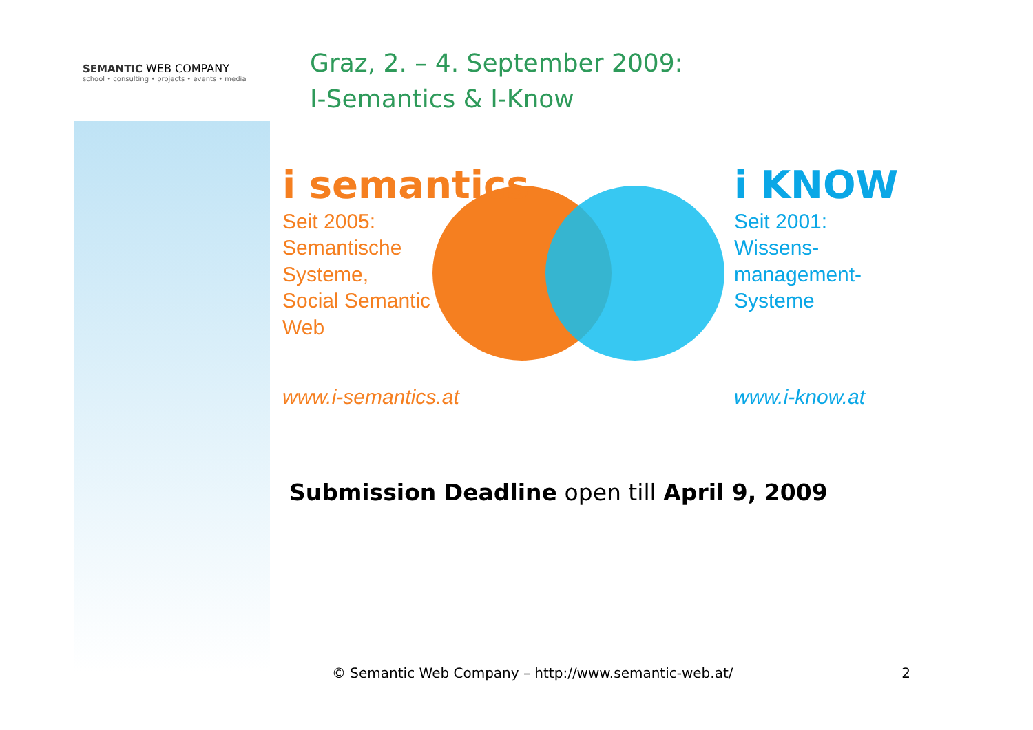SEMANTIC WEB COMPANY
school • consulting • projects • events • media
Graz, 2. – 4. September 2009:
I-Semantics & I-Know
i semantics
Seit 2005:
Semantische
Systeme,
Social Semantic
Web
i KNOW
Seit 2001:
Wissens-
management-
Systeme
www.i-semantics.at www.i-know.at
Submission Deadline open till April 9, 2009
© Semantic Web Company – http://www.semantic-web.at/ 2